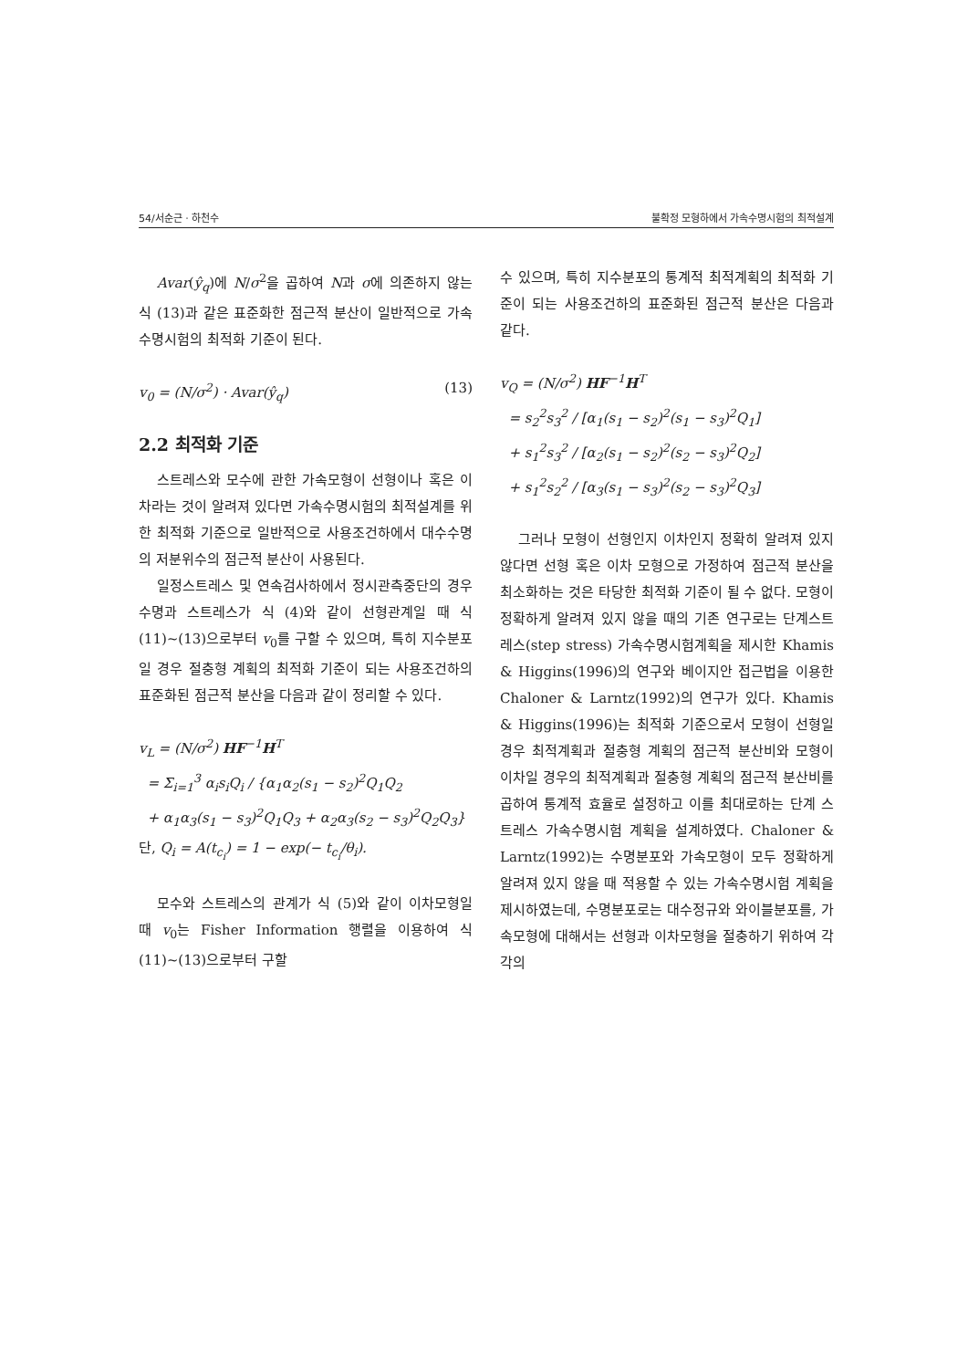54/서순근 · 하천수 불확정 모형하에서 가속수명시험의 최적설계
Avar(ŷ<sub>q</sub>)에 N/σ<sup>2</sup>을 곱하여 N과 σ에 의존하지 않는 식 (13)과 같은 표준화한 점근적 분산이 일반적으로 가속수명시험의 최적화 기준이 된다.
v<sub>0</sub> = (N/σ<sup>2</sup>) · Avar(ŷ<sub>q</sub>) (13)
2.2 최적화 기준
스트레스와 모수에 관한 가속모형이 선형이나 혹은 이차라는 것이 알려져 있다면 가속수명시험의 최적설계를 위한 최적화 기준으로 일반적으로 사용조건하에서 대수수명의 저분위수의 점근적 분산이 사용된다.
일정스트레스 및 연속검사하에서 정시관측중단의 경우 수명과 스트레스가 식 (4)와 같이 선형관계일 때 식 (11)~(13)으로부터 v<sub>0</sub>를 구할 수 있으며, 특히 지수분포일 경우 절충형 계획의 최적화 기준이 되는 사용조건하의 표준화된 점근적 분산을 다음과 같이 정리할 수 있다.
v<sub>L</sub> = (N/σ<sup>2</sup>) HF<sup>−1</sup>H<sup>T</sup>
= Σ<sub>i=1</sub><sup>3</sup> α<sub>i</sub>s<sub>i</sub>Q<sub>i</sub> / {α<sub>1</sub>α<sub>2</sub>(s<sub>1</sub> − s<sub>2</sub>)<sup>2</sup>Q<sub>1</sub>Q<sub>2</sub>
+ α<sub>1</sub>α<sub>3</sub>(s<sub>1</sub> − s<sub>3</sub>)<sup>2</sup>Q<sub>1</sub>Q<sub>3</sub> + α<sub>2</sub>α<sub>3</sub>(s<sub>2</sub> − s<sub>3</sub>)<sup>2</sup>Q<sub>2</sub>Q<sub>3</sub>}
단, Q<sub>i</sub> = A(t<sub>c<sub>i</sub></sub>) = 1 − exp(− t<sub>c<sub>i</sub></sub>/θ<sub>i</sub>).
모수와 스트레스의 관계가 식 (5)와 같이 이차모형일 때 v<sub>0</sub>는 Fisher Information 행렬을 이용하여 식 (11)~(13)으로부터 구할
수 있으며, 특히 지수분포의 통계적 최적계획의 최적화 기준이 되는 사용조건하의 표준화된 점근적 분산은 다음과 같다.
v<sub>Q</sub> = (N/σ<sup>2</sup>) HF<sup>−1</sup>H<sup>T</sup>
= s<sub>2</sub><sup>2</sup>s<sub>3</sub><sup>2</sup> / [α<sub>1</sub>(s<sub>1</sub> − s<sub>2</sub>)<sup>2</sup>(s<sub>1</sub> − s<sub>3</sub>)<sup>2</sup>Q<sub>1</sub>]
+ s<sub>1</sub><sup>2</sup>s<sub>3</sub><sup>2</sup> / [α<sub>2</sub>(s<sub>1</sub> − s<sub>2</sub>)<sup>2</sup>(s<sub>2</sub> − s<sub>3</sub>)<sup>2</sup>Q<sub>2</sub>]
+ s<sub>1</sub><sup>2</sup>s<sub>2</sub><sup>2</sup> / [α<sub>3</sub>(s<sub>1</sub> − s<sub>3</sub>)<sup>2</sup>(s<sub>2</sub> − s<sub>3</sub>)<sup>2</sup>Q<sub>3</sub>]
그러나 모형이 선형인지 이차인지 정확히 알려져 있지 않다면 선형 혹은 이차 모형으로 가정하여 점근적 분산을 최소화하는 것은 타당한 최적화 기준이 될 수 없다. 모형이 정확하게 알려져 있지 않을 때의 기존 연구로는 단계스트레스(step stress) 가속수명시험계획을 제시한 Khamis & Higgins(1996)의 연구와 베이지안 접근법을 이용한 Chaloner & Larntz(1992)의 연구가 있다. Khamis & Higgins(1996)는 최적화 기준으로서 모형이 선형일 경우 최적계획과 절충형 계획의 점근적 분산비와 모형이 이차일 경우의 최적계획과 절충형 계획의 점근적 분산비를 곱하여 통계적 효율로 설정하고 이를 최대로하는 단계 스트레스 가속수명시험 계획을 설계하였다. Chaloner & Larntz(1992)는 수명분포와 가속모형이 모두 정확하게 알려져 있지 않을 때 적용할 수 있는 가속수명시험 계획을 제시하였는데, 수명분포로는 대수정규와 와이블분포를, 가속모형에 대해서는 선형과 이차모형을 절충하기 위하여 각각의